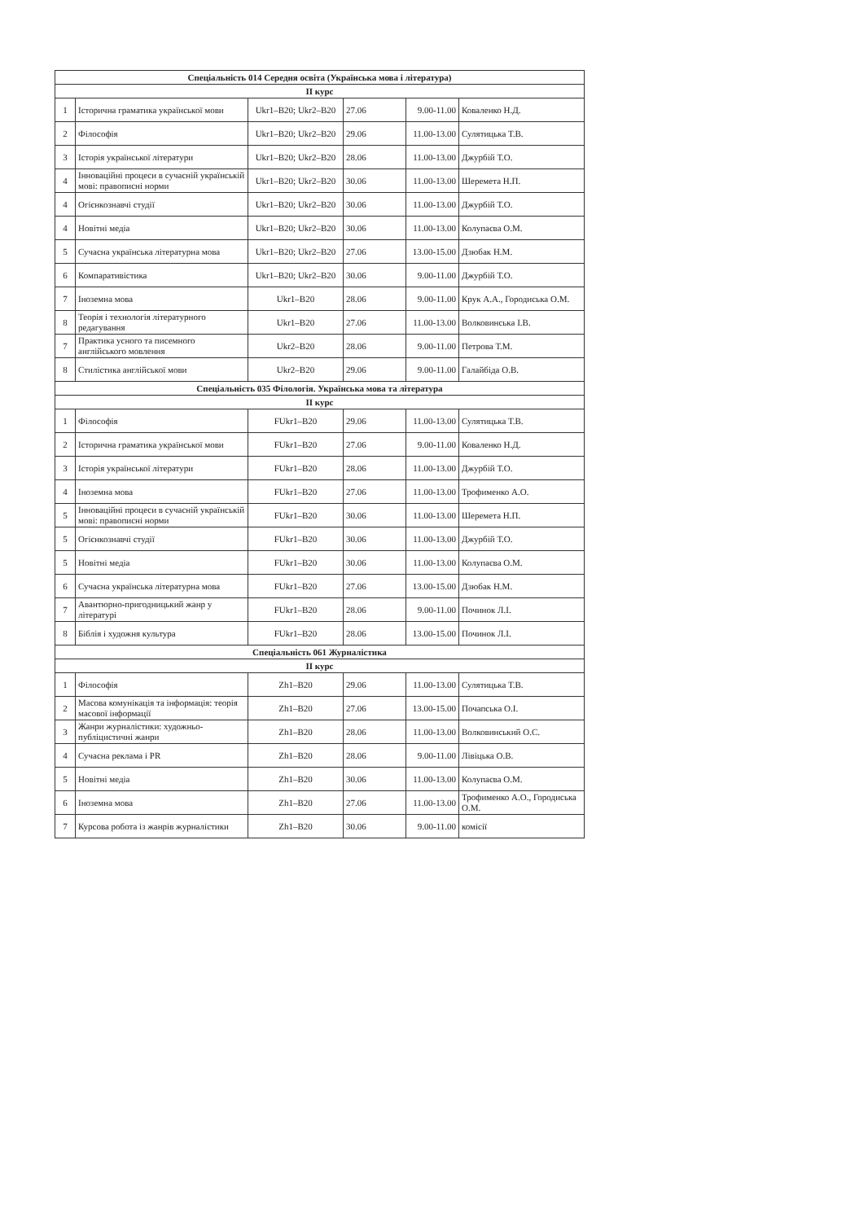| Спеціальність 014 Середня освіта (Українська мова і література) | | | | | |
| --- | --- | --- | --- | --- | --- |
| ІІ курс | | | | | |
| 1 | Історична граматика української мови | Ukr1–B20; Ukr2–B20 | 27.06 | 9.00-11.00 | Коваленко Н.Д. |
| 2 | Філософія | Ukr1–B20; Ukr2–B20 | 29.06 | 11.00-13.00 | Сулятицька Т.В. |
| 3 | Історія української літератури | Ukr1–B20; Ukr2–B20 | 28.06 | 11.00-13.00 | Джурбій Т.О. |
| 4 | Інноваційні процеси в сучасній українській мові: правописні норми | Ukr1–B20; Ukr2–B20 | 30.06 | 11.00-13.00 | Шеремета Н.П. |
| 4 | Огієнкознавчі студії | Ukr1–B20; Ukr2–B20 | 30.06 | 11.00-13.00 | Джурбій Т.О. |
| 4 | Новітні медіа | Ukr1–B20; Ukr2–B20 | 30.06 | 11.00-13.00 | Колупаєва О.М. |
| 5 | Сучасна українська літературна мова | Ukr1–B20; Ukr2–B20 | 27.06 | 13.00-15.00 | Дзюбак Н.М. |
| 6 | Компаративістика | Ukr1–B20; Ukr2–B20 | 30.06 | 9.00-11.00 | Джурбій Т.О. |
| 7 | Іноземна мова | Ukr1–B20 | 28.06 | 9.00-11.00 | Крук А.А., Городиська О.М. |
| 8 | Теорія і технологія літературного редагування | Ukr1–B20 | 27.06 | 11.00-13.00 | Волковинська І.В. |
| 7 | Практика усного та писемного англійського мовлення | Ukr2–B20 | 28.06 | 9.00-11.00 | Петрова Т.М. |
| 8 | Стилістика англійської мови | Ukr2–B20 | 29.06 | 9.00-11.00 | Галайбіда О.В. |
| Спеціальність 035 Філологія. Українська мова та література | | | | | |
| ІІ курс | | | | | |
| 1 | Філософія | FUkr1–B20 | 29.06 | 11.00-13.00 | Сулятицька Т.В. |
| 2 | Історична граматика української мови | FUkr1–B20 | 27.06 | 9.00-11.00 | Коваленко Н.Д. |
| 3 | Історія української літератури | FUkr1–B20 | 28.06 | 11.00-13.00 | Джурбій Т.О. |
| 4 | Іноземна мова | FUkr1–B20 | 27.06 | 11.00-13.00 | Трофименко А.О. |
| 5 | Інноваційні процеси в сучасній українській мові: правописні норми | FUkr1–B20 | 30.06 | 11.00-13.00 | Шеремета Н.П. |
| 5 | Огієнкознавчі студії | FUkr1–B20 | 30.06 | 11.00-13.00 | Джурбій Т.О. |
| 5 | Новітні медіа | FUkr1–B20 | 30.06 | 11.00-13.00 | Колупаєва О.М. |
| 6 | Сучасна українська літературна мова | FUkr1–B20 | 27.06 | 13.00-15.00 | Дзюбак Н.М. |
| 7 | Авантюрно-пригодницький жанр у літературі | FUkr1–B20 | 28.06 | 9.00-11.00 | Починок Л.І. |
| 8 | Біблія і художня культура | FUkr1–B20 | 28.06 | 13.00-15.00 | Починок Л.І. |
| Спеціальність 061 Журналістика | | | | | |
| ІІ курс | | | | | |
| 1 | Філософія | Zh1–B20 | 29.06 | 11.00-13.00 | Сулятицька Т.В. |
| 2 | Масова комунікація та інформація: теорія масової інформації | Zh1–B20 | 27.06 | 13.00-15.00 | Почапська О.І. |
| 3 | Жанри журналістики: художньо-публіцистичні жанри | Zh1–B20 | 28.06 | 11.00-13.00 | Волковинський О.С. |
| 4 | Сучасна реклама і PR | Zh1–B20 | 28.06 | 9.00-11.00 | Лівіцька О.В. |
| 5 | Новітні медіа | Zh1–B20 | 30.06 | 11.00-13.00 | Колупаєва О.М. |
| 6 | Іноземна мова | Zh1–B20 | 27.06 | 11.00-13.00 | Трофименко А.О., Городиська О.М. |
| 7 | Курсова робота із жанрів журналістики | Zh1–B20 | 30.06 | 9.00-11.00 | комісії |